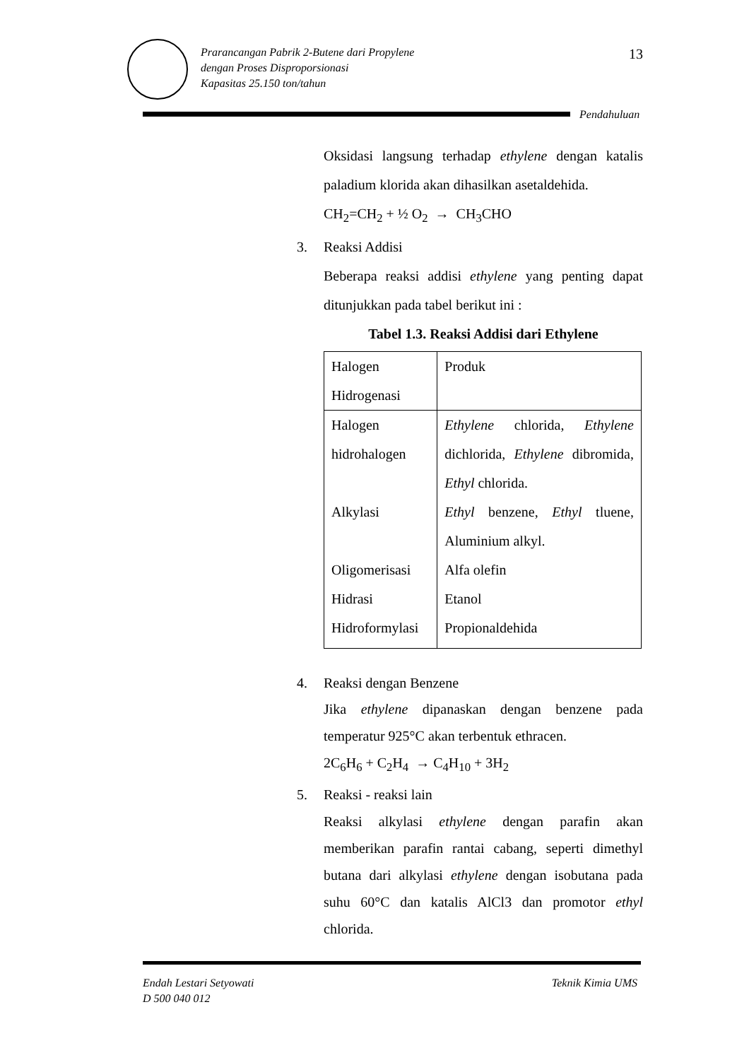Prarancangan Pabrik 2-Butene dari Propylene
dengan Proses Disproporsionasi
Kapasitas 25.150 ton/tahun
13
Pendahuluan
Oksidasi langsung terhadap ethylene dengan katalis paladium klorida akan dihasilkan asetaldehida.
CH<sub>2</sub>=CH<sub>2</sub> + ½ O<sub>2</sub> → CH<sub>3</sub>CHO
3. Reaksi Addisi
Beberapa reaksi addisi ethylene yang penting dapat ditunjukkan pada tabel berikut ini :
Tabel 1.3. Reaksi Addisi dari Ethylene
| Halogen Hidrogenasi | Produk |
| --- | --- |
| Halogen hidrohalogen | Ethylene chlorida, Ethylene dichlorida, Ethylene dibromida, Ethyl chlorida. |
| Alkylasi | Ethyl benzene, Ethyl tluene, Aluminium alkyl. |
| Oligomerisasi | Alfa olefin |
| Hidrasi | Etanol |
| Hidroformylasi | Propionaldehida |
4. Reaksi dengan Benzene
Jika ethylene dipanaskan dengan benzene pada temperatur 925°C akan terbentuk ethracen.
2C<sub>6</sub>H<sub>6</sub> + C<sub>2</sub>H<sub>4</sub> → C<sub>4</sub>H<sub>10</sub> + 3H<sub>2</sub>
5. Reaksi - reaksi lain
Reaksi alkylasi ethylene dengan parafin akan memberikan parafin rantai cabang, seperti dimethyl butana dari alkylasi ethylene dengan isobutana pada suhu 60°C dan katalis AlCl3 dan promotor ethyl chlorida.
Endah Lestari Setyowati
D 500 040 012
Teknik Kimia UMS